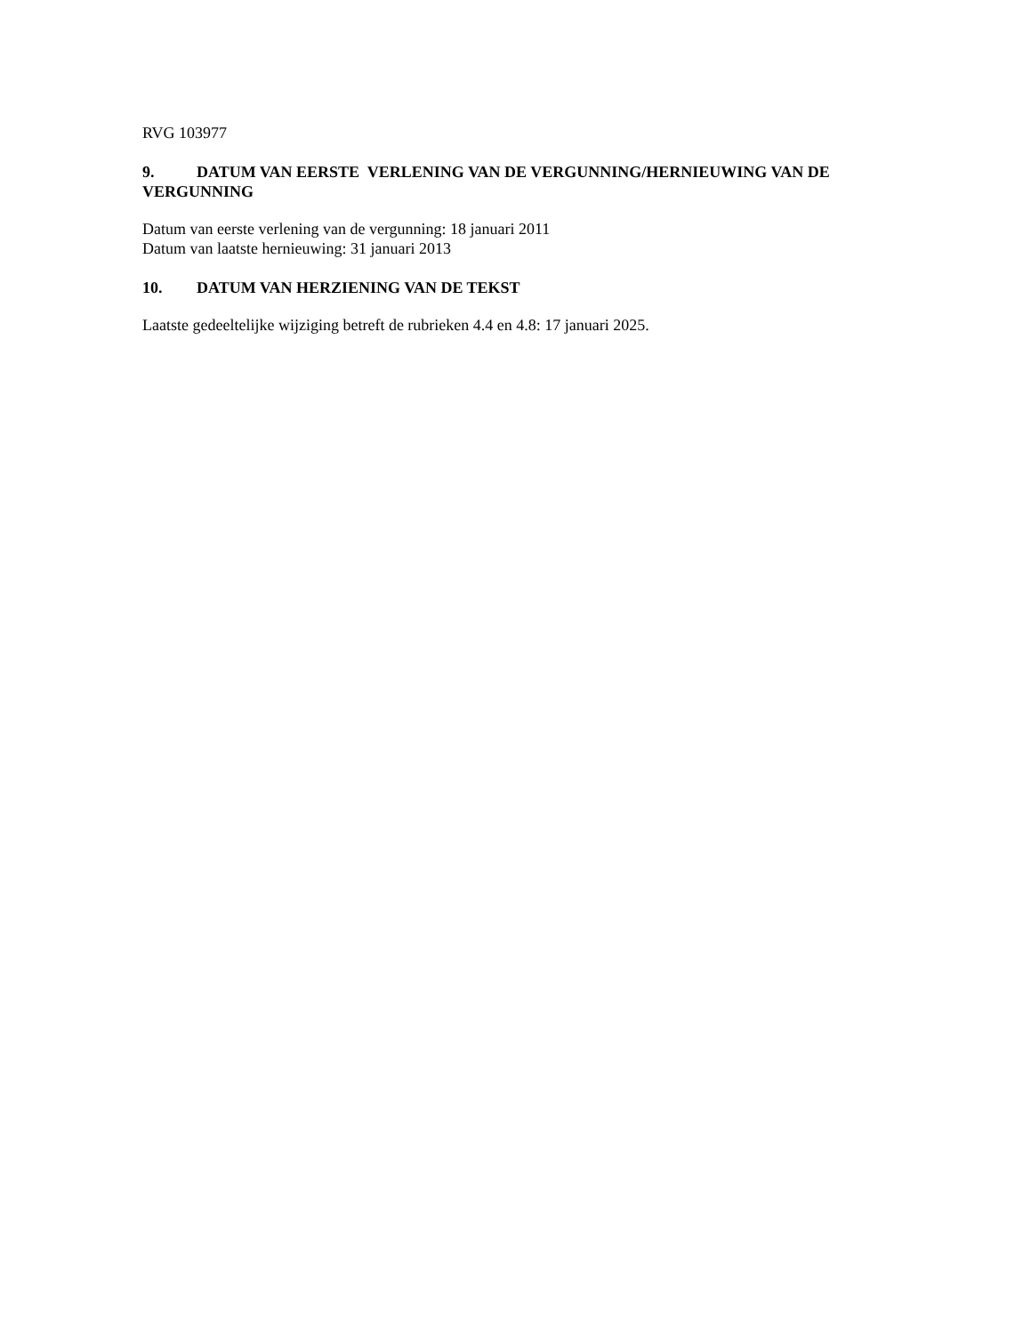RVG 103977
9. DATUM VAN EERSTE VERLENING VAN DE VERGUNNING/HERNIEUWING VAN DE VERGUNNING
Datum van eerste verlening van de vergunning: 18 januari 2011
Datum van laatste hernieuwing: 31 januari 2013
10. DATUM VAN HERZIENING VAN DE TEKST
Laatste gedeeltelijke wijziging betreft de rubrieken 4.4 en 4.8: 17 januari 2025.